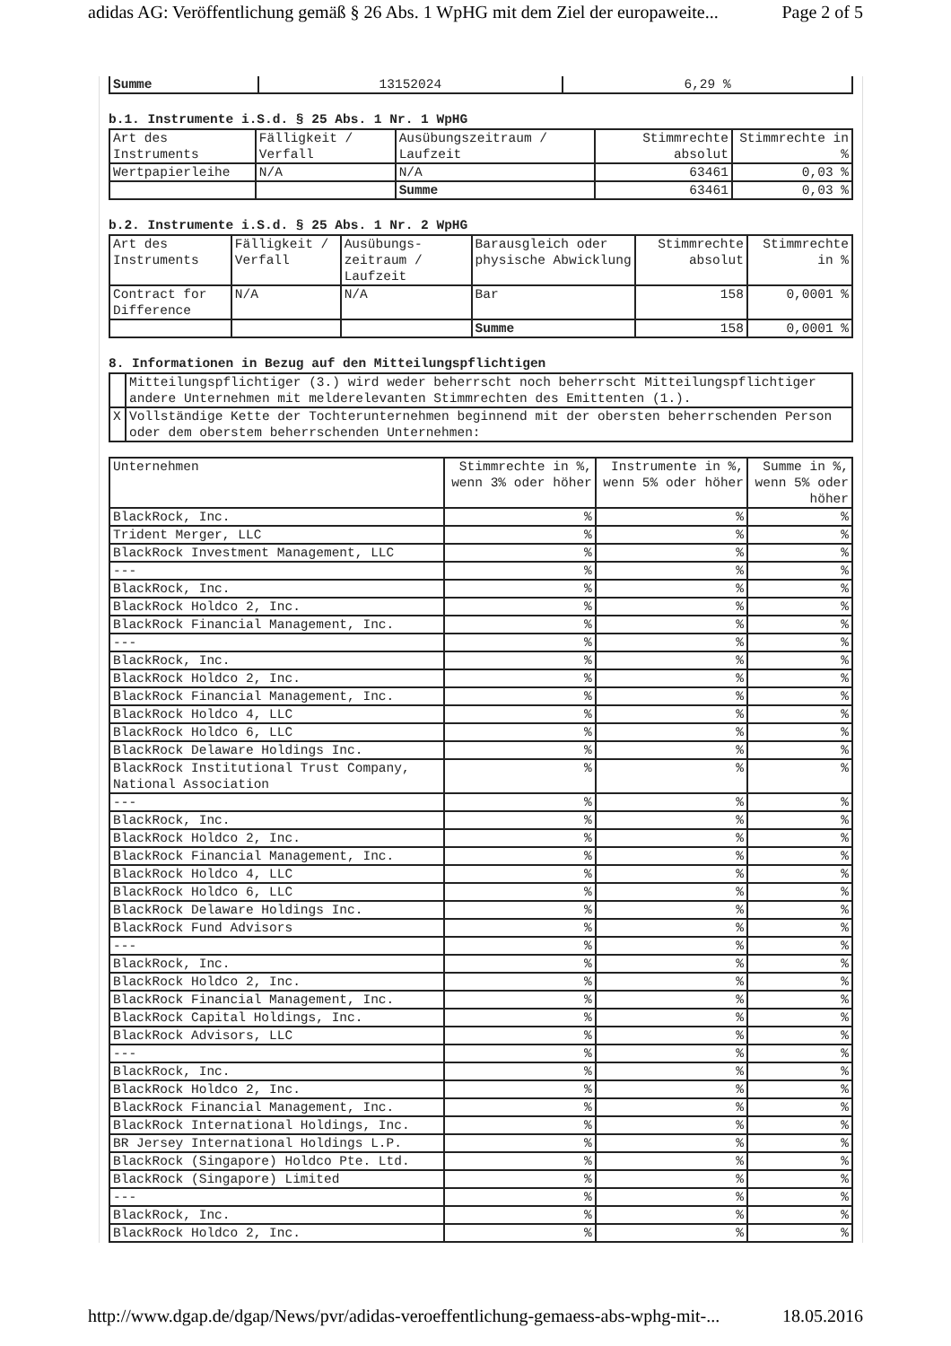adidas AG: Veröffentlichung gemäß § 26 Abs. 1 WpHG mit dem Ziel der europaweite... Page 2 of 5
| Summe | 13152024 | 6,29 % |
b.1. Instrumente i.S.d. § 25 Abs. 1 Nr. 1 WpHG
| Art des Instruments | Fälligkeit / Verfall | Ausübungszeitraum / Laufzeit | Stimmrechte absolut | Stimmrechte in % |
| --- | --- | --- | --- | --- |
| Wertpapierleihe | N/A | N/A | 63461 | 0,03 % |
| | | Summe | 63461 | 0,03 % |
b.2. Instrumente i.S.d. § 25 Abs. 1 Nr. 2 WpHG
| Art des Instruments | Fälligkeit / Verfall | Ausübungs-zeitraum / Laufzeit | Barausgleich oder physische Abwicklung | Stimmrechte absolut | Stimmrechte in % |
| --- | --- | --- | --- | --- | --- |
| Contract for Difference | N/A | N/A | Bar | 158 | 0,0001 % |
| | | | Summe | 158 | 0,0001 % |
8. Informationen in Bezug auf den Mitteilungspflichtigen
| | Mitteilungspflichtiger (3.) wird weder beherrscht noch beherrscht Mitteilungspflichtiger andere Unternehmen mit melderelevanten Stimmrechten des Emittenten (1.). |
| X | Vollständige Kette der Tochterunternehmen beginnend mit der obersten beherrschenden Person oder dem oberstem beherrschenden Unternehmen: |
| Unternehmen | Stimmrechte in %, wenn 3% oder höher | Instrumente in %, wenn 5% oder höher | Summe in %, wenn 5% oder höher |
| --- | --- | --- | --- |
| BlackRock, Inc. | % | % | % |
| Trident Merger, LLC | % | % | % |
| BlackRock Investment Management, LLC | % | % | % |
| --- | % | % | % |
| BlackRock, Inc. | % | % | % |
| BlackRock Holdco 2, Inc. | % | % | % |
| BlackRock Financial Management, Inc. | % | % | % |
| --- | % | % | % |
| BlackRock, Inc. | % | % | % |
| BlackRock Holdco 2, Inc. | % | % | % |
| BlackRock Financial Management, Inc. | % | % | % |
| BlackRock Holdco 4, LLC | % | % | % |
| BlackRock Holdco 6, LLC | % | % | % |
| BlackRock Delaware Holdings Inc. | % | % | % |
| BlackRock Institutional Trust Company, National Association | % | % | % |
| --- | % | % | % |
| BlackRock, Inc. | % | % | % |
| BlackRock Holdco 2, Inc. | % | % | % |
| BlackRock Financial Management, Inc. | % | % | % |
| BlackRock Holdco 4, LLC | % | % | % |
| BlackRock Holdco 6, LLC | % | % | % |
| BlackRock Delaware Holdings Inc. | % | % | % |
| BlackRock Fund Advisors | % | % | % |
| --- | % | % | % |
| BlackRock, Inc. | % | % | % |
| BlackRock Holdco 2, Inc. | % | % | % |
| BlackRock Financial Management, Inc. | % | % | % |
| BlackRock Capital Holdings, Inc. | % | % | % |
| BlackRock Advisors, LLC | % | % | % |
| --- | % | % | % |
| BlackRock, Inc. | % | % | % |
| BlackRock Holdco 2, Inc. | % | % | % |
| BlackRock Financial Management, Inc. | % | % | % |
| BlackRock International Holdings, Inc. | % | % | % |
| BR Jersey International Holdings L.P. | % | % | % |
| BlackRock (Singapore) Holdco Pte. Ltd. | % | % | % |
| BlackRock (Singapore) Limited | % | % | % |
| --- | % | % | % |
| BlackRock, Inc. | % | % | % |
| BlackRock Holdco 2, Inc. | % | % | % |
http://www.dgap.de/dgap/News/pvr/adidas-veroeffentlichung-gemaess-abs-wphg-mit-... 18.05.2016